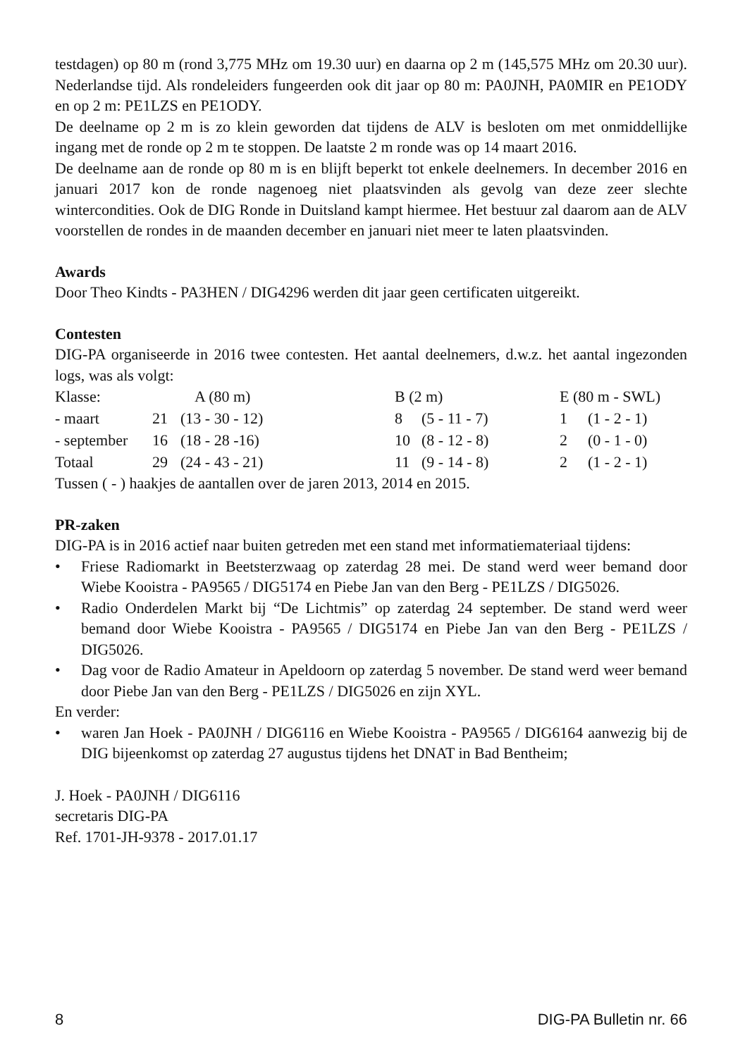testdagen) op 80 m (rond 3,775 MHz om 19.30 uur) en daarna op 2 m (145,575 MHz om 20.30 uur). Nederlandse tijd. Als rondeleiders fungeerden ook dit jaar op 80 m: PA0JNH, PA0MIR en PE1ODY en op 2 m: PE1LZS en PE1ODY.
De deelname op 2 m is zo klein geworden dat tijdens de ALV is besloten om met onmiddellijke ingang met de ronde op 2 m te stoppen. De laatste 2 m ronde was op 14 maart 2016.
De deelname aan de ronde op 80 m is en blijft beperkt tot enkele deelnemers. In december 2016 en januari 2017 kon de ronde nagenoeg niet plaatsvinden als gevolg van deze zeer slechte wintercondities. Ook de DIG Ronde in Duitsland kampt hiermee. Het bestuur zal daarom aan de ALV voorstellen de rondes in de maanden december en januari niet meer te laten plaatsvinden.
Awards
Door Theo Kindts - PA3HEN / DIG4296 werden dit jaar geen certificaten uitgereikt.
Contesten
DIG-PA organiseerde in 2016 twee contesten. Het aantal deelnemers, d.w.z. het aantal ingezonden logs, was als volgt:
| Klasse: | A (80 m) | | B (2 m) | | E (80 m - SWL) | |
| - maart | 21 | (13 - 30 - 12) | 8 | (5 - 11 - 7) | 1 | (1 - 2 - 1) |
| - september | 16 | (18 - 28 -16) | 10 | (8 - 12 - 8) | 2 | (0 - 1 - 0) |
| Totaal | 29 | (24 - 43 - 21) | 11 | (9 - 14 - 8) | 2 | (1 - 2 - 1) |
Tussen ( - ) haakjes de aantallen over de jaren 2013, 2014 en 2015.
PR-zaken
DIG-PA is in 2016 actief naar buiten getreden met een stand met informatiemateriaal tijdens:
• Friese Radiomarkt in Beetsterzwaag op zaterdag 28 mei. De stand werd weer bemand door Wiebe Kooistra - PA9565 / DIG5174 en Piebe Jan van den Berg - PE1LZS / DIG5026.
• Radio Onderdelen Markt bij “De Lichtmis” op zaterdag 24 september. De stand werd weer bemand door Wiebe Kooistra - PA9565 / DIG5174 en Piebe Jan van den Berg - PE1LZS / DIG5026.
• Dag voor de Radio Amateur in Apeldoorn op zaterdag 5 november. De stand werd weer bemand door Piebe Jan van den Berg - PE1LZS / DIG5026 en zijn XYL.
En verder:
• waren Jan Hoek - PA0JNH / DIG6116 en Wiebe Kooistra - PA9565 / DIG6164 aanwezig bij de DIG bijeenkomst op zaterdag 27 augustus tijdens het DNAT in Bad Bentheim;
J. Hoek - PA0JNH / DIG6116
secretaris DIG-PA
Ref. 1701-JH-9378 - 2017.01.17
8 DIG-PA Bulletin nr. 66